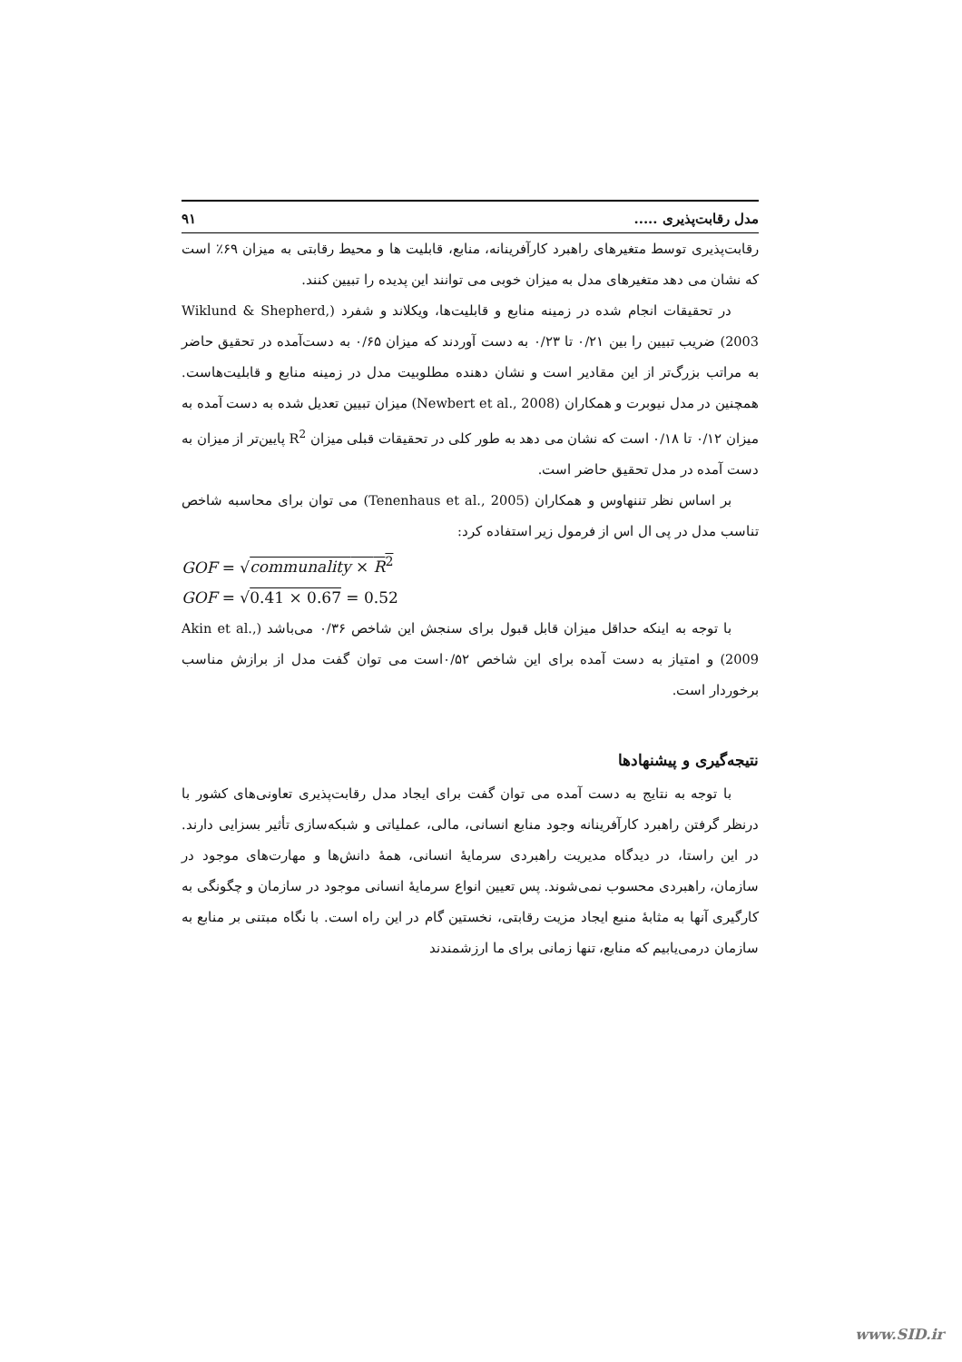مدل رقابت‌پذیری ..... ۹۱
رقابت‌پذیری توسط متغیرهای راهبرد کارآفرینانه، منابع، قابلیت ها و محیط رقابتی به میزان ۶۹٪ است که نشان می دهد متغیرهای مدل به میزان خوبی می توانند این پدیده را تبیین کنند.
در تحقیقات انجام شده در زمینه منابع و قابلیت‌ها، ویکلاند و شفرد (Wiklund & Shepherd, 2003) ضریب تبیین را بین ۰/۲۱ تا ۰/۲۳ به دست آوردند که میزان ۰/۶۵ به دست‌آمده در تحقیق حاضر به مراتب بزرگ‌تر از این مقادیر است و نشان دهنده مطلوبیت مدل در زمینه منابع و قابلیت‌هاست. همچنین در مدل نیوبرت و همکاران (Newbert et al., 2008) میزان تبیین تعدیل شده به دست آمده به میزان ۰/۱۲ تا ۰/۱۸ است که نشان می دهد به طور کلی در تحقیقات قبلی میزان R<sup>2</sup> پایین‌تر از میزان به دست آمده در مدل تحقیق حاضر است.
بر اساس نظر تننهاوس و همکاران (Tenenhaus et al., 2005) می توان برای محاسبه شاخص تناسب مدل در پی ال اس از فرمول زیر استفاده کرد:
GOF = √communality × R<sup>2</sup>
GOF = √0.41 × 0.67 = 0.52
با توجه به اینکه حداقل میزان قابل قبول برای سنجش این شاخص ۰/۳۶ می‌باشد (Akin et al., 2009) و امتیاز به دست آمده برای این شاخص ۰/۵۲است می توان گفت مدل از برازش مناسب برخوردار است.
نتیجه‌گیری و پیشنهادها
با توجه به نتایج به دست آمده می توان گفت برای ایجاد مدل رقابت‌پذیری تعاونی‌های کشور با درنظر گرفتن راهبرد کارآفرینانه وجود منابع انسانی، مالی، عملیاتی و شبکه‌سازی تأثیر بسزایی دارند. در این راستا، در دیدگاه مدیریت راهبردی سرمایهٔ انسانی، همهٔ دانش‌ها و مهارت‌های موجود در سازمان، راهبردی محسوب نمی‌شوند. پس تعیین انواع سرمایهٔ انسانی موجود در سازمان و چگونگی به کارگیری آنها به مثابهٔ منبع ایجاد مزیت رقابتی، نخستین گام در این راه است. با نگاه مبتنی بر منابع به سازمان درمی‌یابیم که منابع، تنها زمانی برای ما ارزشمندند
www.SID.ir